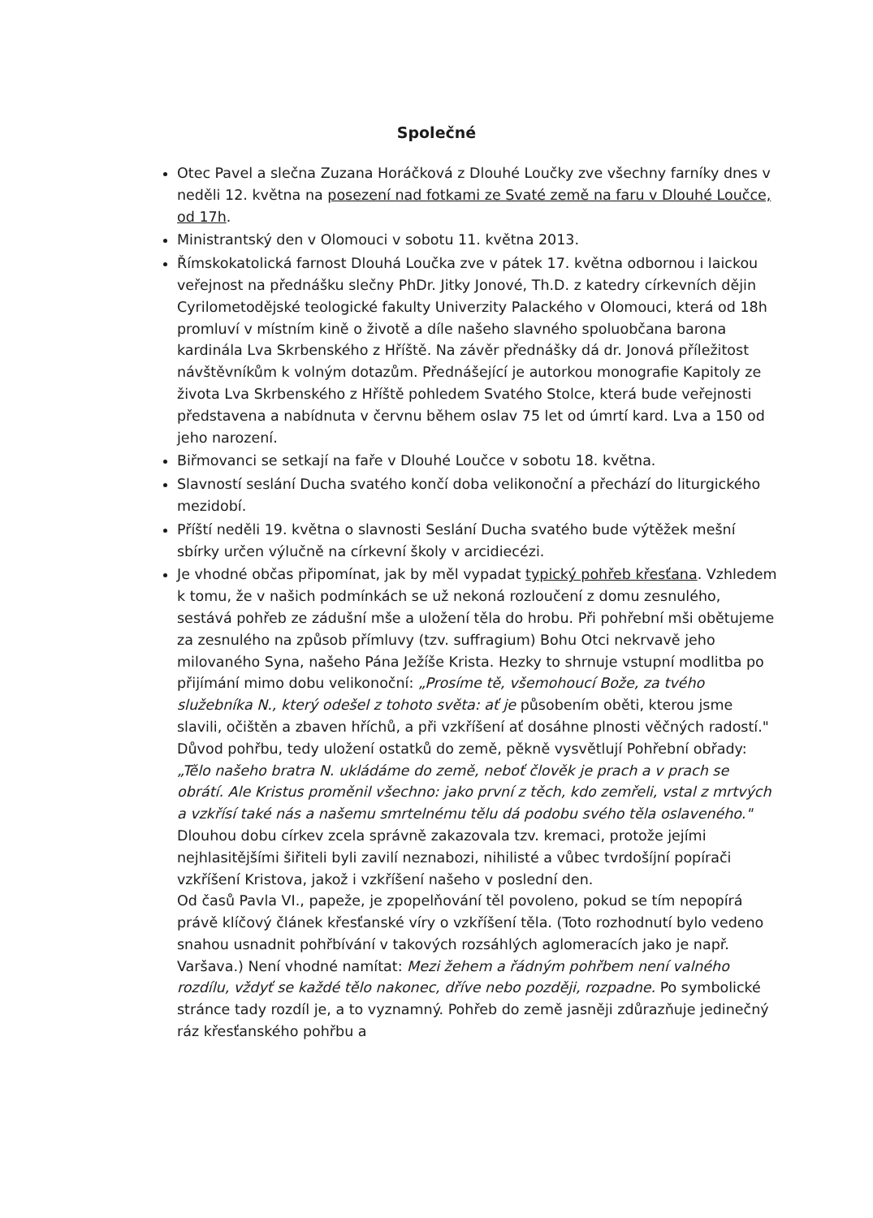Společné
Otec Pavel a slečna Zuzana Horáčková z Dlouhé Loučky zve všechny farníky dnes v neděli 12. května na posezení nad fotkami ze Svaté země na faru v Dlouhé Loučce, od 17h.
Ministrantský den v Olomouci v sobotu 11. května 2013.
Římskokatolická farnost Dlouhá Loučka zve v pátek 17. května odbornou i laickou veřejnost na přednášku slečny PhDr. Jitky Jonové, Th.D. z katedry církevních dějin Cyrilometodějské teologické fakulty Univerzity Palackého v Olomouci, která od 18h promluví v místním kině o životě a díle našeho slavného spoluobčana barona kardinála Lva Skrbenského z Hříště. Na závěr přednášky dá dr. Jonová příležitost návštěvníkům k volným dotazům. Přednášející je autorkou monografie Kapitoly ze života Lva Skrbenského z Hříště pohledem Svatého Stolce, která bude veřejnosti představena a nabídnuta v červnu během oslav 75 let od úmrtí kard. Lva a 150 od jeho narození.
Biřmovanci se setkají na faře v Dlouhé Loučce v sobotu 18. května.
Slavností seslání Ducha svatého končí doba velikonoční a přechází do liturgického mezidobí.
Příští neděli 19. května o slavnosti Seslání Ducha svatého bude výtěžek mešní sbírky určen výlučně na církevní školy v arcidiecézi.
Je vhodné občas připomínat, jak by měl vypadat typický pohřeb křesťana. Vzhledem k tomu, že v našich podmínkách se už nekoná rozloučení z domu zesnulého, sestává pohřeb ze zádušní mše a uložení těla do hrobu. Při pohřební mši obětujeme za zesnulého na způsob přímluvy (tzv. suffragium) Bohu Otci nekrvavě jeho milovaného Syna, našeho Pána Ježíše Krista. Hezky to shrnuje vstupní modlitba po přijímání mimo dobu velikonoční: „Prosíme tě, všemohoucí Bože, za tvého služebníka N., který odešel z tohoto světa: ať je působením oběti, kterou jsme slavili, očištěn a zbaven hříchů, a při vzkříšení ať dosáhne plnosti věčných radostí."
Důvod pohřbu, tedy uložení ostatků do země, pěkně vysvětlují Pohřební obřady: „Tělo našeho bratra N. ukládáme do země, neboť člověk je prach a v prach se obrátí. Ale Kristus proměnil všechno: jako první z těch, kdo zemřeli, vstal z mrtvých a vzkřísí také nás a našemu smrtelnému tělu dá podobu svého těla oslaveného."
Dlouhou dobu církev zcela správně zakazovala tzv. kremaci, protože jejími nejhlasitějšími šiřiteli byli zavilí neznabozi, nihilisté a vůbec tvrdošíjní popírači vzkříšení Kristova, jakož i vzkříšení našeho v poslední den.
Od časů Pavla VI., papeže, je zpopelňování těl povoleno, pokud se tím nepopírá právě klíčový článek křesťanské víry o vzkříšení těla. (Toto rozhodnutí bylo vedeno snahou usnadnit pohřbívání v takových rozsáhlých aglomeracích jako je např. Varšava.) Není vhodné namítat: Mezi žehem a řádným pohřbem není valného rozdílu, vždyť se každé tělo nakonec, dříve nebo později, rozpadne. Po symbolické stránce tady rozdíl je, a to vyznamný. Pohřeb do země jasněji zdůrazňuje jedinečný ráz křesťanského pohřbu a